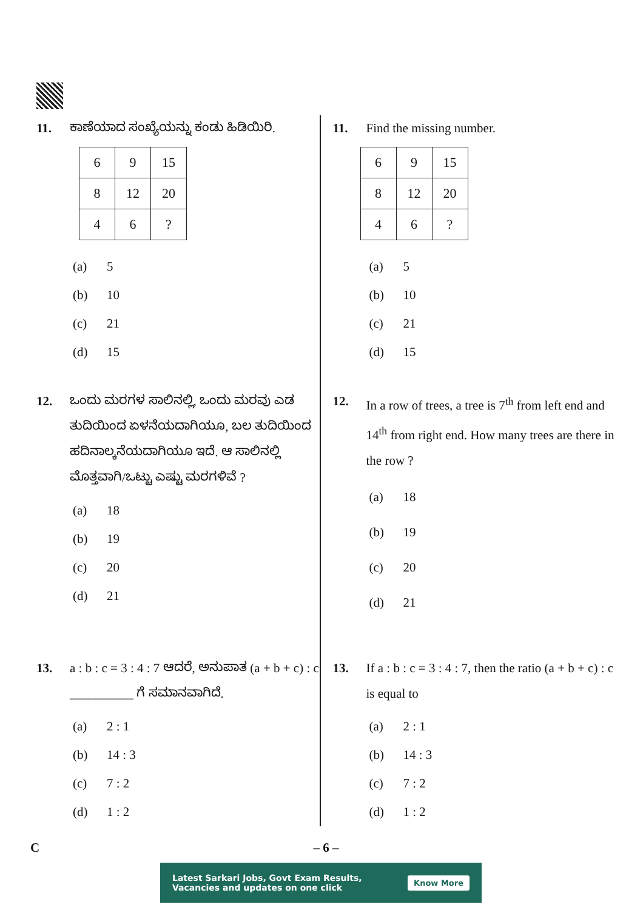11. ಕಾಣೆಯಾದ ಸಂಖ್ಯೆಯನ್ನು ಕಂಡು ಹಿಡಿಯಿರಿ.
| 6 | 9 | 15 |
| 8 | 12 | 20 |
| 4 | 6 | ? |
(a) 5
(b) 10
(c) 21
(d) 15
12. ಒಂದು ಮರಗಳ ಸಾಲಿನಲ್ಲಿ, ಒಂದು ಮರವು ಎಡ ತುದಿಯಿಂದ ಏಳನೆಯದಾಗಿಯೂ, ಬಲ ತುದಿಯಿಂದ ಹದಿನಾಲ್ಕನೆಯದಾಗಿಯೂ ಇದೆ. ಆ ಸಾಲಿನಲ್ಲಿ ಮೊತ್ತವಾಗಿ/ಒಟ್ಟು ಎಷ್ಟು ಮರಗಳಿವೆ ?
(a) 18
(b) 19
(c) 20
(d) 21
13. a : b : c = 3 : 4 : 7 ಆದರೆ, ಅನುಪಾತ (a + b + c) : c __________ ಗೆ ಸಮಾನವಾಗಿದೆ.
(a) 2 : 1
(b) 14 : 3
(c) 7 : 2
(d) 1 : 2
11. Find the missing number.
| 6 | 9 | 15 |
| 8 | 12 | 20 |
| 4 | 6 | ? |
(a) 5
(b) 10
(c) 21
(d) 15
12. In a row of trees, a tree is 7<sup>th</sup> from left end and 14<sup>th</sup> from right end. How many trees are there in the row ?
(a) 18
(b) 19
(c) 20
(d) 21
13. If a : b : c = 3 : 4 : 7, then the ratio (a + b + c) : c is equal to
(a) 2 : 1
(b) 14 : 3
(c) 7 : 2
(d) 1 : 2
C – 6 –
Latest Sarkari Jobs, Govt Exam Results,
Vacancies and updates on one click
Know More